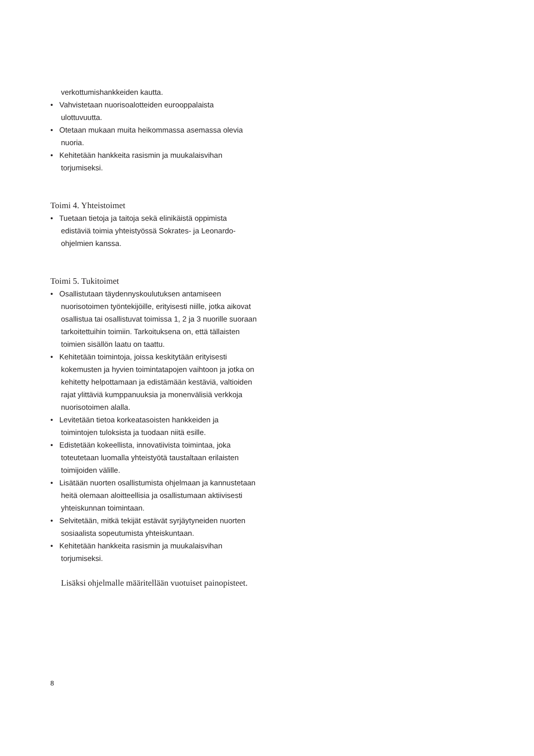verkottumishankkeiden kautta.
• Vahvistetaan nuorisoalotteiden eurooppalaista ulottuvuutta.
• Otetaan mukaan muita heikommassa asemassa olevia nuoria.
• Kehitetään hankkeita rasismin ja muukalaisvihan torjumiseksi.
Toimi 4. Yhteistoimet
• Tuetaan tietoja ja taitoja sekä elinikäistä oppimista edistäviä toimia yhteistyössä Sokrates- ja Leonardo-ohjelmien kanssa.
Toimi 5. Tukitoimet
• Osallistutaan täydennyskoulutuksen antamiseen nuorisotoimen työntekijöille, erityisesti niille, jotka aikovat osallistua tai osallistuvat toimissa 1, 2 ja 3 nuorille suoraan tarkoitettuihin toimiin. Tarkoituksena on, että tällaisten toimien sisällön laatu on taattu.
• Kehitetään toimintoja, joissa keskitytään erityisesti kokemusten ja hyvien toimintatapojen vaihtoon ja jotka on kehitetty helpottamaan ja edistämään kestäviä, valtioiden rajat ylittäviä kumppanuuksia ja monenvälisiä verkkoja nuorisotoimen alalla.
• Levitetään tietoa korkeatasoisten hankkeiden ja toimintojen tuloksista ja tuodaan niitä esille.
• Edistetään kokeellista, innovatiivista toimintaa, joka toteutetaan luomalla yhteistyötä taustaltaan erilaisten toimijoiden välille.
• Lisätään nuorten osallistumista ohjelmaan ja kannustetaan heitä olemaan aloitteellisia ja osallistumaan aktiivisesti yhteiskunnan toimintaan.
• Selvitetään, mitkä tekijät estävät syrjäytyneiden nuorten sosiaalista sopeutumista yhteiskuntaan.
• Kehitetään hankkeita rasismin ja muukalaisvihan torjumiseksi.
Lisäksi ohjelmalle määritellään vuotuiset painopisteet.
8